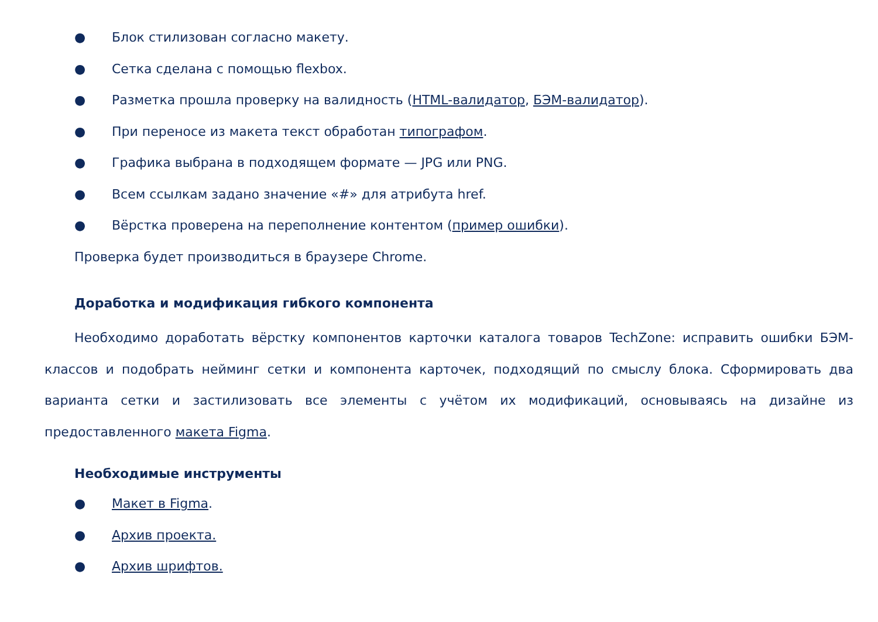● Блок стилизован согласно макету.
● Сетка сделана с помощью flexbox.
● Разметка прошла проверку на валидность (HTML-валидатор, БЭМ-валидатор).
● При переносе из макета текст обработан типографом.
● Графика выбрана в подходящем формате — JPG или PNG.
● Всем ссылкам задано значение «#» для атрибута href.
● Вёрстка проверена на переполнение контентом (пример ошибки).
Проверка будет производиться в браузере Chrome.
Доработка и модификация гибкого компонента
Необходимо доработать вёрстку компонентов карточки каталога товаров TechZone: исправить ошибки БЭМ-классов и подобрать нейминг сетки и компонента карточек, подходящий по смыслу блока. Сформировать два варианта сетки и застилизовать все элементы с учётом их модификаций, основываясь на дизайне из предоставленного макета Figma.
Необходимые инструменты
● Макет в Figma.
● Архив проекта.
● Архив шрифтов.